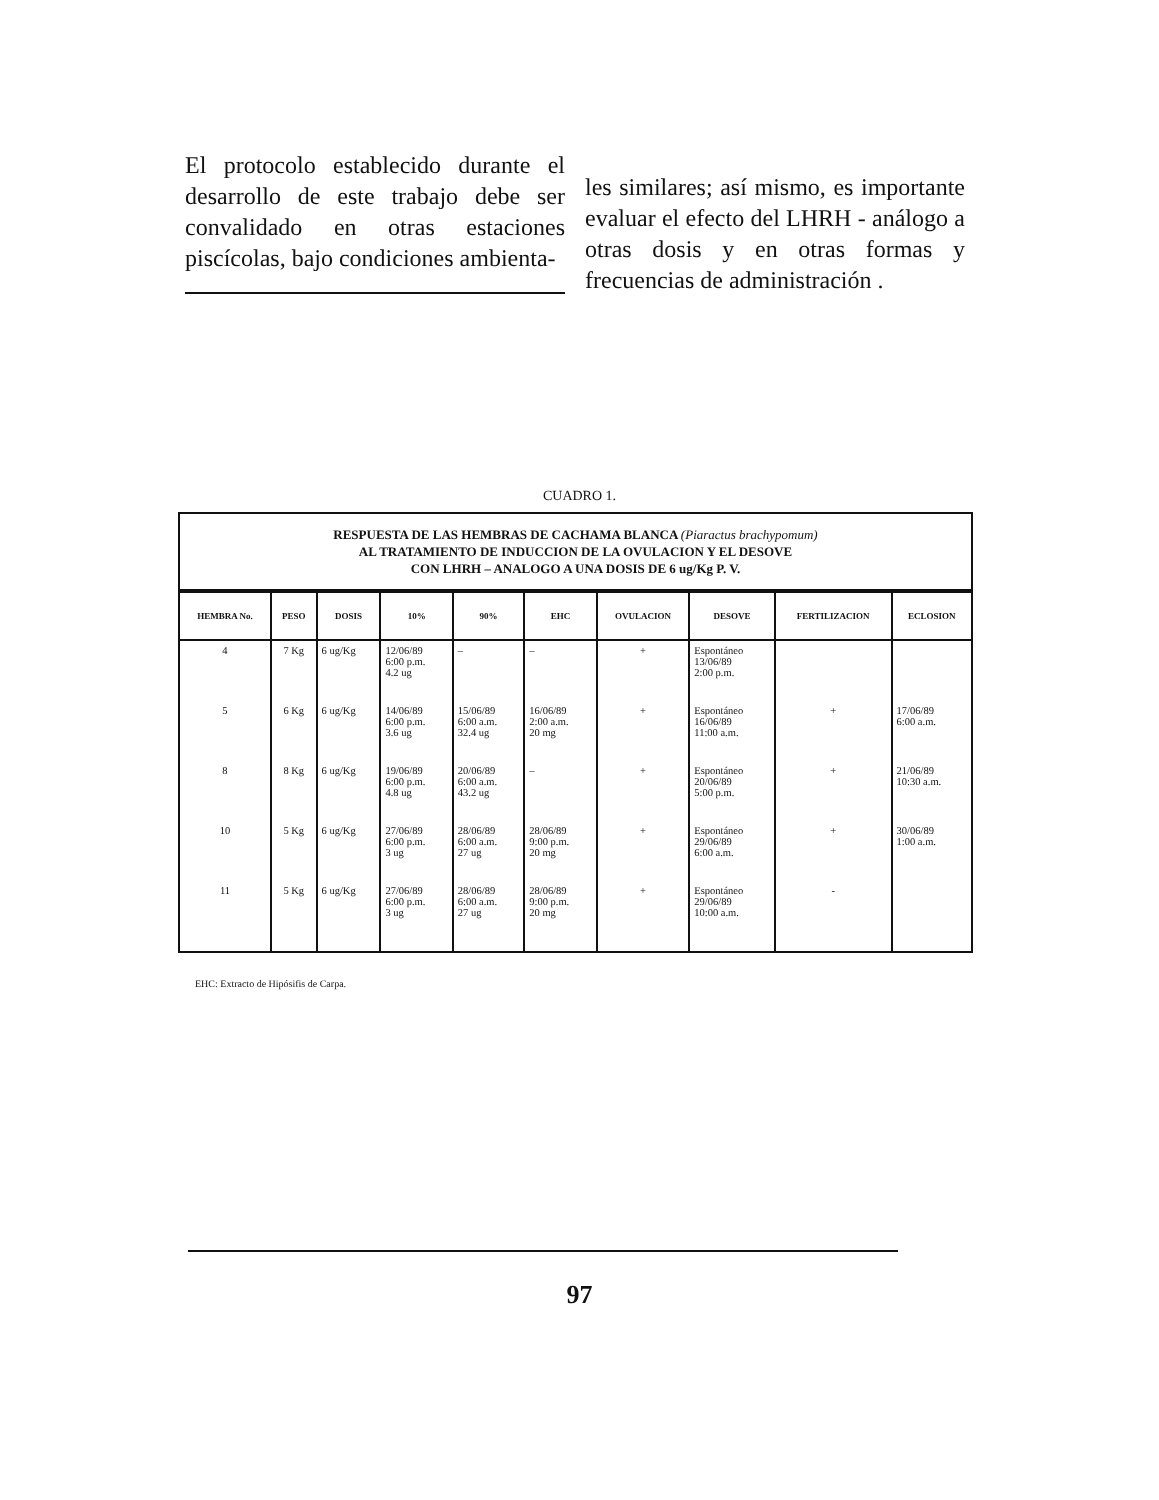El protocolo establecido durante el desarrollo de este trabajo debe ser convalidado en otras estaciones piscícolas, bajo condiciones ambienta-
les similares; así mismo, es importante evaluar el efecto del LHRH - análogo a otras dosis y en otras formas y frecuencias de administración .
CUADRO 1.
RESPUESTA DE LAS HEMBRAS DE CACHAMA BLANCA (Piaractus brachypomum)
AL TRATAMIENTO DE INDUCCION DE LA OVULACION Y EL DESOVE
CON LHRH – ANALOGO A UNA DOSIS DE 6 ug/Kg P. V.
| HEMBRA No. | PESO | DOSIS | 10% | 90% | EHC | OVULACION | DESOVE | FERTILIZACION | ECLOSION |
| --- | --- | --- | --- | --- | --- | --- | --- | --- | --- |
| 4 | 7 Kg | 6 ug/Kg | 12/06/89 6:00 p.m. 4.2 ug | – | – | + | Espontáneo 13/06/89 2:00 p.m. | | |
| 5 | 6 Kg | 6 ug/Kg | 14/06/89 6:00 p.m. 3.6 ug | 15/06/89 6:00 a.m. 32.4 ug | 16/06/89 2:00 a.m. 20 mg | + | Espontáneo 16/06/89 11:00 a.m. | + | 17/06/89 6:00 a.m. |
| 8 | 8 Kg | 6 ug/Kg | 19/06/89 6:00 p.m. 4.8 ug | 20/06/89 6:00 a.m. 43.2 ug | – | + | Espontáneo 20/06/89 5:00 p.m. | + | 21/06/89 10:30 a.m. |
| 10 | 5 Kg | 6 ug/Kg | 27/06/89 6:00 p.m. 3 ug | 28/06/89 6:00 a.m. 27 ug | 28/06/89 9:00 p.m. 20 mg | + | Espontáneo 29/06/89 6:00 a.m. | + | 30/06/89 1:00 a.m. |
| 11 | 5 Kg | 6 ug/Kg | 27/06/89 6:00 p.m. 3 ug | 28/06/89 6:00 a.m. 27 ug | 28/06/89 9:00 p.m. 20 mg | + | Espontáneo 29/06/89 10:00 a.m. | - | |
EHC: Extracto de Hipósifis de Carpa.
97